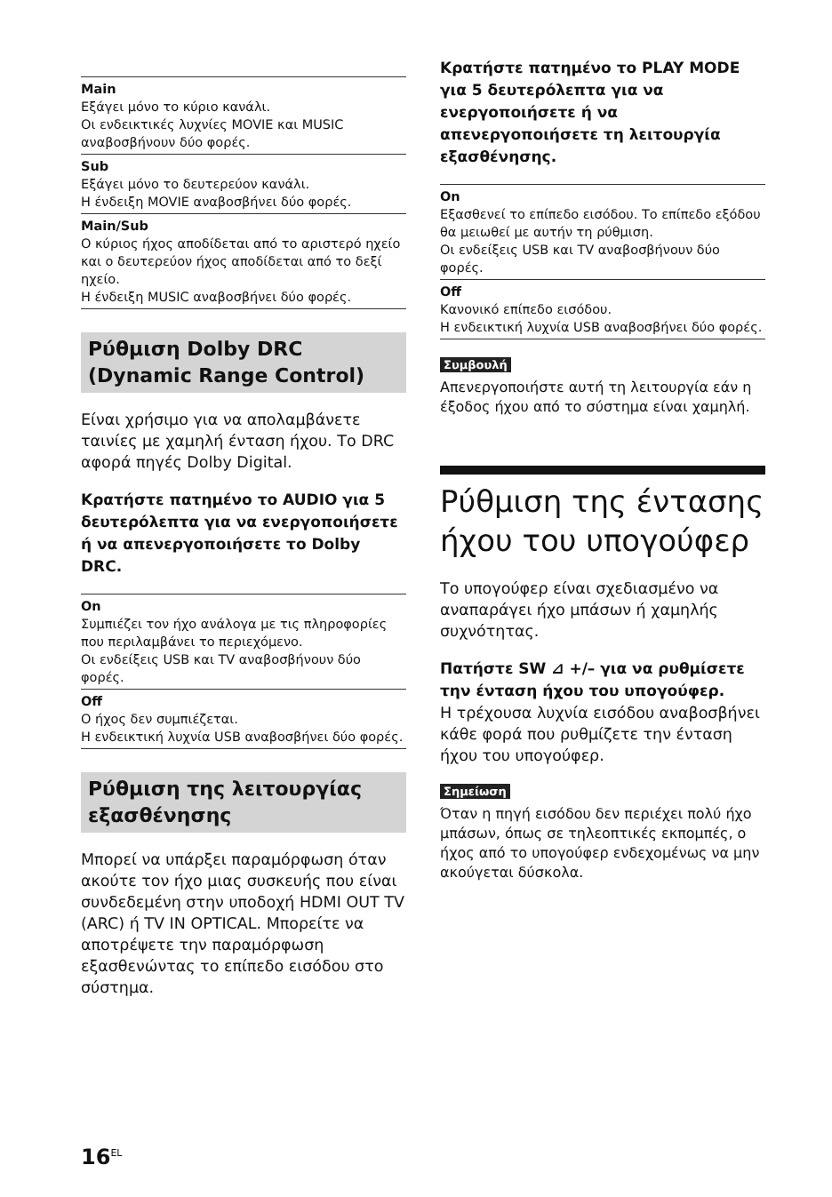Main
Εξάγει μόνο το κύριο κανάλι.
Οι ενδεικτικές λυχνίες MOVIE και MUSIC αναβοσβήνουν δύο φορές.
Sub
Εξάγει μόνο το δευτερεύον κανάλι.
Η ένδειξη MOVIE αναβοσβήνει δύο φορές.
Main/Sub
Ο κύριος ήχος αποδίδεται από το αριστερό ηχείο και ο δευτερεύον ήχος αποδίδεται από το δεξί ηχείο.
Η ένδειξη MUSIC αναβοσβήνει δύο φορές.
Ρύθμιση Dolby DRC (Dynamic Range Control)
Είναι χρήσιμο για να απολαμβάνετε ταινίες με χαμηλή ένταση ήχου. Το DRC αφορά πηγές Dolby Digital.
Κρατήστε πατημένο το AUDIO για 5 δευτερόλεπτα για να ενεργοποιήσετε ή να απενεργοποιήσετε το Dolby DRC.
On
Συμπιέζει τον ήχο ανάλογα με τις πληροφορίες που περιλαμβάνει το περιεχόμενο.
Οι ενδείξεις USB και TV αναβοσβήνουν δύο φορές.
Off
Ο ήχος δεν συμπιέζεται.
Η ενδεικτική λυχνία USB αναβοσβήνει δύο φορές.
Ρύθμιση της λειτουργίας εξασθένησης
Μπορεί να υπάρξει παραμόρφωση όταν ακούτε τον ήχο μιας συσκευής που είναι συνδεδεμένη στην υποδοχή HDMI OUT TV (ARC) ή TV IN OPTICAL. Μπορείτε να αποτρέψετε την παραμόρφωση εξασθενώντας το επίπεδο εισόδου στο σύστημα.
Κρατήστε πατημένο το PLAY MODE για 5 δευτερόλεπτα για να ενεργοποιήσετε ή να απενεργοποιήσετε τη λειτουργία εξασθένησης.
On
Εξασθενεί το επίπεδο εισόδου. Το επίπεδο εξόδου θα μειωθεί με αυτήν τη ρύθμιση.
Οι ενδείξεις USB και TV αναβοσβήνουν δύο φορές.
Off
Κανονικό επίπεδο εισόδου.
Η ενδεικτική λυχνία USB αναβοσβήνει δύο φορές.
Συμβουλή
Απενεργοποιήστε αυτή τη λειτουργία εάν η έξοδος ήχου από το σύστημα είναι χαμηλή.
Ρύθμιση της έντασης ήχου του υπογούφερ
Το υπογούφερ είναι σχεδιασμένο να αναπαράγει ήχο μπάσων ή χαμηλής συχνότητας.
Πατήστε SW ⊿ +/– για να ρυθμίσετε την ένταση ήχου του υπογούφερ.
Η τρέχουσα λυχνία εισόδου αναβοσβήνει κάθε φορά που ρυθμίζετε την ένταση ήχου του υπογούφερ.
Σημείωση
Όταν η πηγή εισόδου δεν περιέχει πολύ ήχο μπάσων, όπως σε τηλεοπτικές εκπομπές, ο ήχος από το υπογούφερ ενδεχομένως να μην ακούγεται δύσκολα.
16<sup>EL</sup>